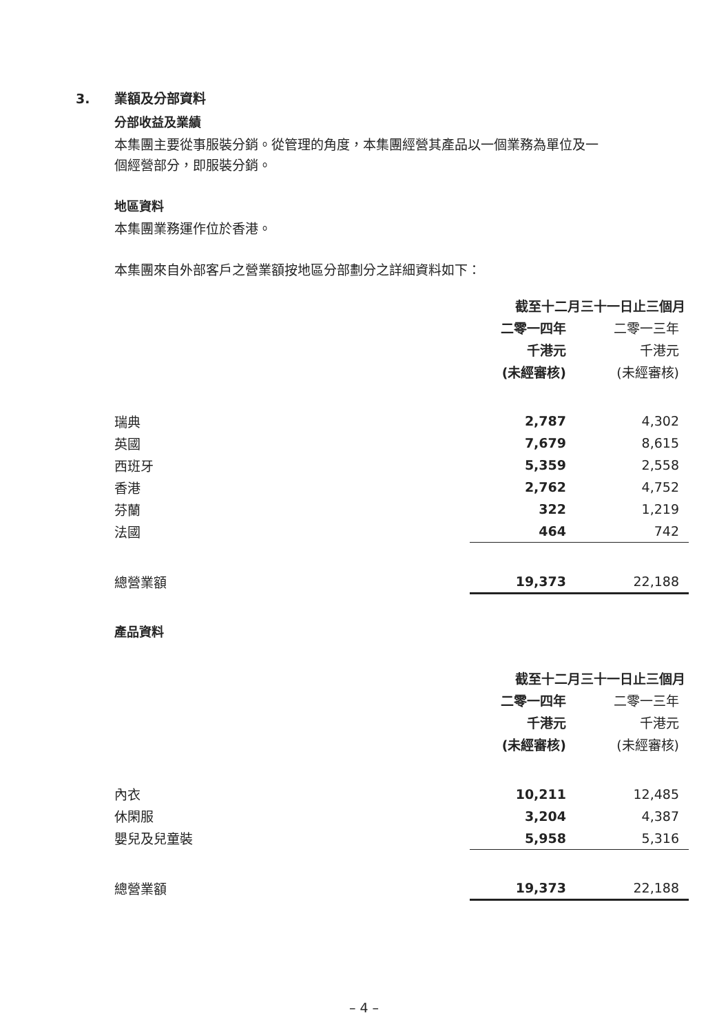3. 業額及分部資料
分部收益及業績
本集團主要從事服裝分銷。從管理的角度，本集團經營其產品以一個業務為單位及一
個經營部分，即服裝分銷。
地區資料
本集團業務運作位於香港。
本集團來自外部客戶之營業額按地區分部劃分之詳細資料如下：
| | 截至十二月三十一日止三個月 | |
| | 二零一四年 | 二零一三年 |
| | 千港元 | 千港元 |
| | (未經審核) | (未經審核) |
| 瑞典 | 2,787 | 4,302 |
| 英國 | 7,679 | 8,615 |
| 西班牙 | 5,359 | 2,558 |
| 香港 | 2,762 | 4,752 |
| 芬蘭 | 322 | 1,219 |
| 法國 | 464 | 742 |
| 總營業額 | 19,373 | 22,188 |
產品資料
| | 截至十二月三十一日止三個月 | |
| | 二零一四年 | 二零一三年 |
| | 千港元 | 千港元 |
| | (未經審核) | (未經審核) |
| 內衣 | 10,211 | 12,485 |
| 休閑服 | 3,204 | 4,387 |
| 嬰兒及兒童裝 | 5,958 | 5,316 |
| 總營業額 | 19,373 | 22,188 |
– 4 –